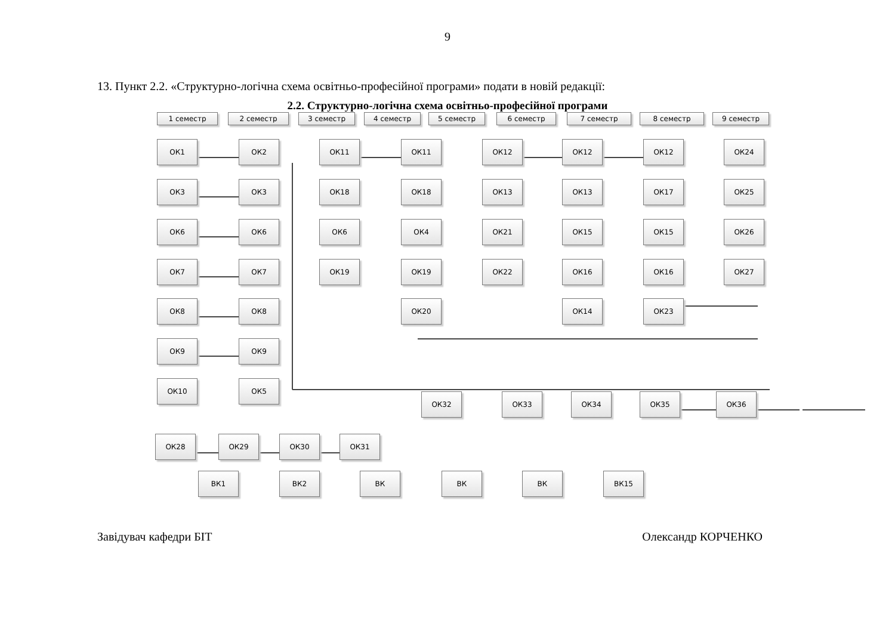9
13. Пункт 2.2. «Структурно-логічна схема освітньо-професійної програми» подати в новій редакції:
2.2. Структурно-логічна схема освітньо-професійної програми
1 семестр 2 семестр 3 семестр 4 семестр 5 семестр 6 семестр 7 семестр 8 семестр 9 семестр
ОК1 ОК2 ОК11 ОК11 ОК12 ОК12 ОК12 ОК24
ОК3 ОК3 ОК18 ОК18 ОК13 ОК13 ОК17 ОК25
ОК6 ОК6 ОК6 ОК4 ОК21 ОК15 ОК15 ОК26
ОК7 ОК7 ОК19 ОК19 ОК22 ОК16 ОК16 ОК27
ОК8 ОК8 ОК20 ОК14 ОК23
ОК9 ОК9
ОК10 ОК5
ОК32 ОК33 ОК34 ОК35 ОК36
ОК28 ОК29 ОК30 ОК31
ВК1 ВК2 ВК ВК ВК ВК15
Завідувач кафедри БІТ Олександр КОРЧЕНКО